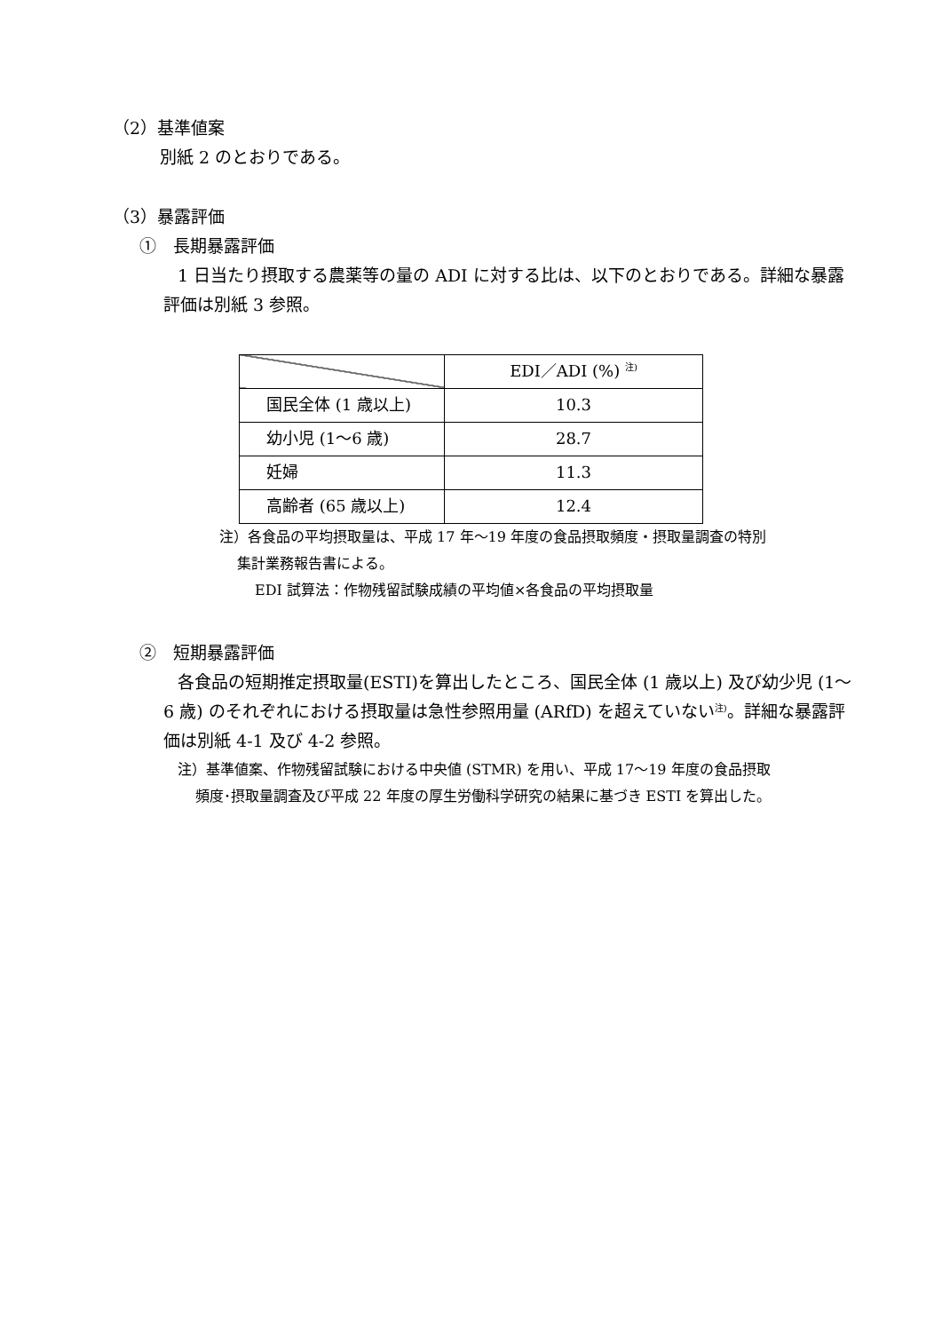（2）基準値案
別紙 2 のとおりである。
（3）暴露評価
①　長期暴露評価
1 日当たり摂取する農薬等の量の ADI に対する比は、以下のとおりである。詳細な暴露評価は別紙 3 参照。
| | EDI／ADI (%) <sup>注)</sup> |
| 国民全体 (1 歳以上) | 10.3 |
| 幼小児 (1～6 歳) | 28.7 |
| 妊婦 | 11.3 |
| 高齢者 (65 歳以上) | 12.4 |
注）各食品の平均摂取量は、平成 17 年～19 年度の食品摂取頻度・摂取量調査の特別
集計業務報告書による。
EDI 試算法：作物残留試験成績の平均値×各食品の平均摂取量
②　短期暴露評価
各食品の短期推定摂取量(ESTI)を算出したところ、国民全体 (1 歳以上) 及び幼少児 (1～6 歳) のそれぞれにおける摂取量は急性参照用量 (ARfD) を超えていない<sup>注)</sup>。詳細な暴露評価は別紙 4-1 及び 4-2 参照。
注）基準値案、作物残留試験における中央値 (STMR) を用い、平成 17～19 年度の食品摂取
頻度･摂取量調査及び平成 22 年度の厚生労働科学研究の結果に基づき ESTI を算出した。